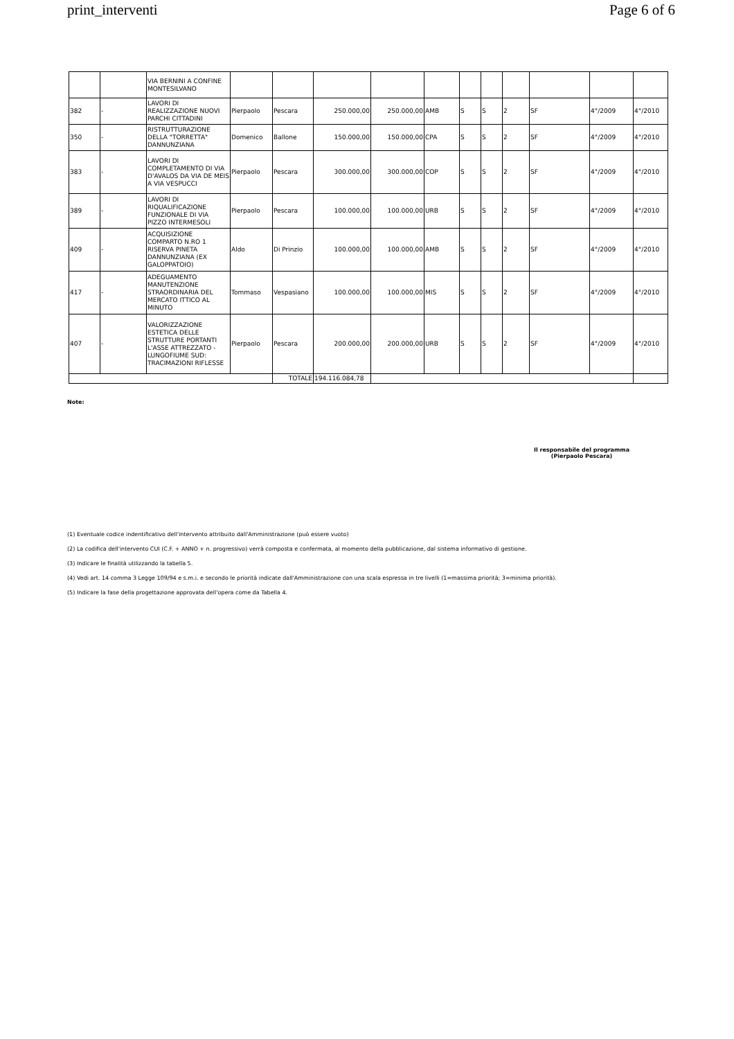print_interventi Page 6 of 6
| | | VIA BERNINI A CONFINE MONTESILVANO | | | | | | | | | | | |
| 382 | - | LAVORI DI REALIZZAZIONE NUOVI PARCHI CITTADINI | Pierpaolo | Pescara | 250.000,00 | 250.000,00 | AMB | S | S | 2 | SF | 4°/2009 | 4°/2010 |
| 350 | - | RISTRUTTURAZIONE DELLA "TORRETTA" DANNUNZIANA | Domenico | Ballone | 150.000,00 | 150.000,00 | CPA | S | S | 2 | SF | 4°/2009 | 4°/2010 |
| 383 | - | LAVORI DI COMPLETAMENTO DI VIA D'AVALOS DA VIA DE MEIS A VIA VESPUCCI | Pierpaolo | Pescara | 300.000,00 | 300.000,00 | COP | S | S | 2 | SF | 4°/2009 | 4°/2010 |
| 389 | - | LAVORI DI RIQUALIFICAZIONE FUNZIONALE DI VIA PIZZO INTERMESOLI | Pierpaolo | Pescara | 100.000,00 | 100.000,00 | URB | S | S | 2 | SF | 4°/2009 | 4°/2010 |
| 409 | - | ACQUISIZIONE COMPARTO N.RO 1 RISERVA PINETA DANNUNZIANA (EX GALOPPATOIO) | Aldo | Di Prinzio | 100.000,00 | 100.000,00 | AMB | S | S | 2 | SF | 4°/2009 | 4°/2010 |
| 417 | - | ADEGUAMENTO MANUTENZIONE STRAORDINARIA DEL MERCATO ITTICO AL MINUTO | Tommaso | Vespasiano | 100.000,00 | 100.000,00 | MIS | S | S | 2 | SF | 4°/2009 | 4°/2010 |
| 407 | - | VALORIZZAZIONE ESTETICA DELLE STRUTTURE PORTANTI L'ASSE ATTREZZATO - LUNGOFIUME SUD: TRACIMAZIONI RIFLESSE | Pierpaolo | Pescara | 200.000,00 | 200.000,00 | URB | S | S | 2 | SF | 4°/2009 | 4°/2010 |
| | | | | TOTALE | 194.116.084,78 | | | | | | | | |
Note:
Il responsabile del programma
(Pierpaolo Pescara)
(1) Eventuale codice indentificativo dell'intervento attribuito dall'Amministrazione (può essere vuoto)
(2) La codifica dell'intervento CUI (C.F. + ANNO + n. progressivo) verrà composta e confermata, al momento della pubblicazione, dal sistema informativo di gestione.
(3) Indicare le finalità utilizzando la tabella 5.
(4) Vedi art. 14 comma 3 Legge 109/94 e s.m.i. e secondo le priorità indicate dall'Amministrazione con una scala espressa in tre livelli (1=massima priorità; 3=minima priorità).
(5) Indicare la fase della progettazione approvata dell'opera come da Tabella 4.